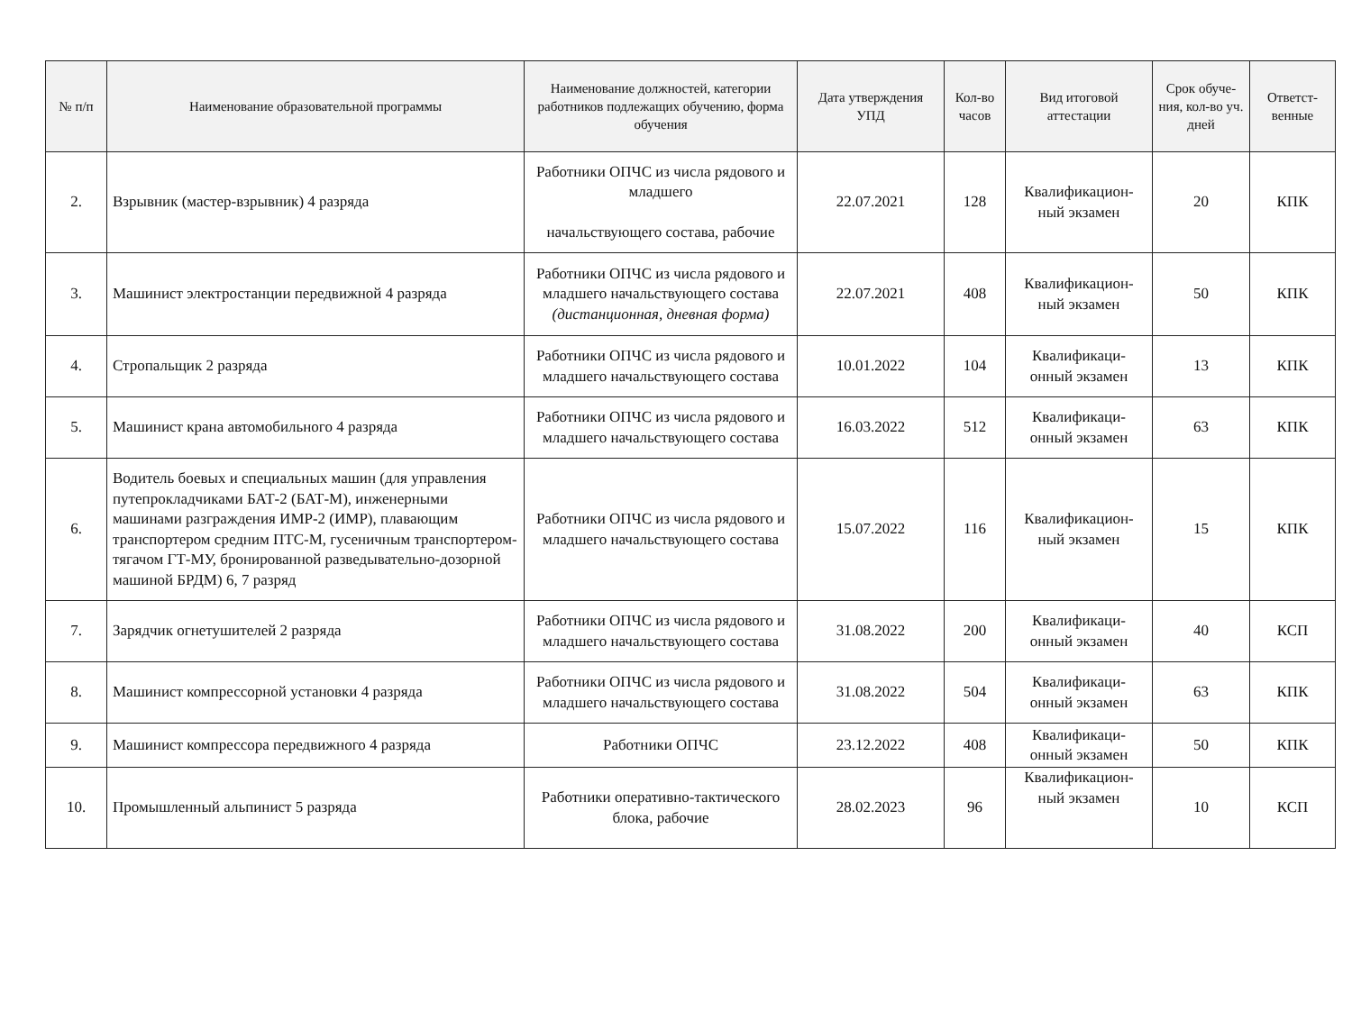| № п/п | Наименование образовательной программы | Наименование должностей, категории работников подлежащих обучению, форма обучения | Дата утверждения УПД | Кол-во часов | Вид итоговой аттестации | Срок обуче-ния, кол-во уч. дней | Ответст-венные |
| --- | --- | --- | --- | --- | --- | --- | --- |
| 2. | Взрывник (мастер-взрывник) 4 разряда | Работники ОПЧС из числа рядового и младшего начальствующего состава, рабочие | 22.07.2021 | 128 | Квалификацион-ный экзамен | 20 | КПК |
| 3. | Машинист электростанции передвижной 4 разряда | Работники ОПЧС из числа рядового и младшего начальствующего состава (дистанционная, дневная форма) | 22.07.2021 | 408 | Квалификацион-ный экзамен | 50 | КПК |
| 4. | Стропальщик 2 разряда | Работники ОПЧС из числа рядового и младшего начальствующего состава | 10.01.2022 | 104 | Квалификаци-онный экзамен | 13 | КПК |
| 5. | Машинист крана автомобильного 4 разряда | Работники ОПЧС из числа рядового и младшего начальствующего состава | 16.03.2022 | 512 | Квалификаци-онный экзамен | 63 | КПК |
| 6. | Водитель боевых и специальных машин (для управления путепрокладчиками БАТ-2 (БАТ-М), инженерными машинами разграждения ИМР-2 (ИМР), плавающим транспортером средним ПТС-М, гусеничным транспортером-тягачом ГТ-МУ, бронированной разведывательно-дозорной машиной БРДМ) 6, 7 разряд | Работники ОПЧС из числа рядового и младшего начальствующего состава | 15.07.2022 | 116 | Квалификацион-ный экзамен | 15 | КПК |
| 7. | Зарядчик огнетушителей 2 разряда | Работники ОПЧС из числа рядового и младшего начальствующего состава | 31.08.2022 | 200 | Квалификаци-онный экзамен | 40 | КСП |
| 8. | Машинист компрессорной установки 4 разряда | Работники ОПЧС из числа рядового и младшего начальствующего состава | 31.08.2022 | 504 | Квалификаци-онный экзамен | 63 | КПК |
| 9. | Машинист компрессора передвижного 4 разряда | Работники ОПЧС | 23.12.2022 | 408 | Квалификаци-онный экзамен | 50 | КПК |
| 10. | Промышленный альпинист 5 разряда | Работники оперативно-тактического блока, рабочие | 28.02.2023 | 96 | Квалификацион-ный экзамен | 10 | КСП |